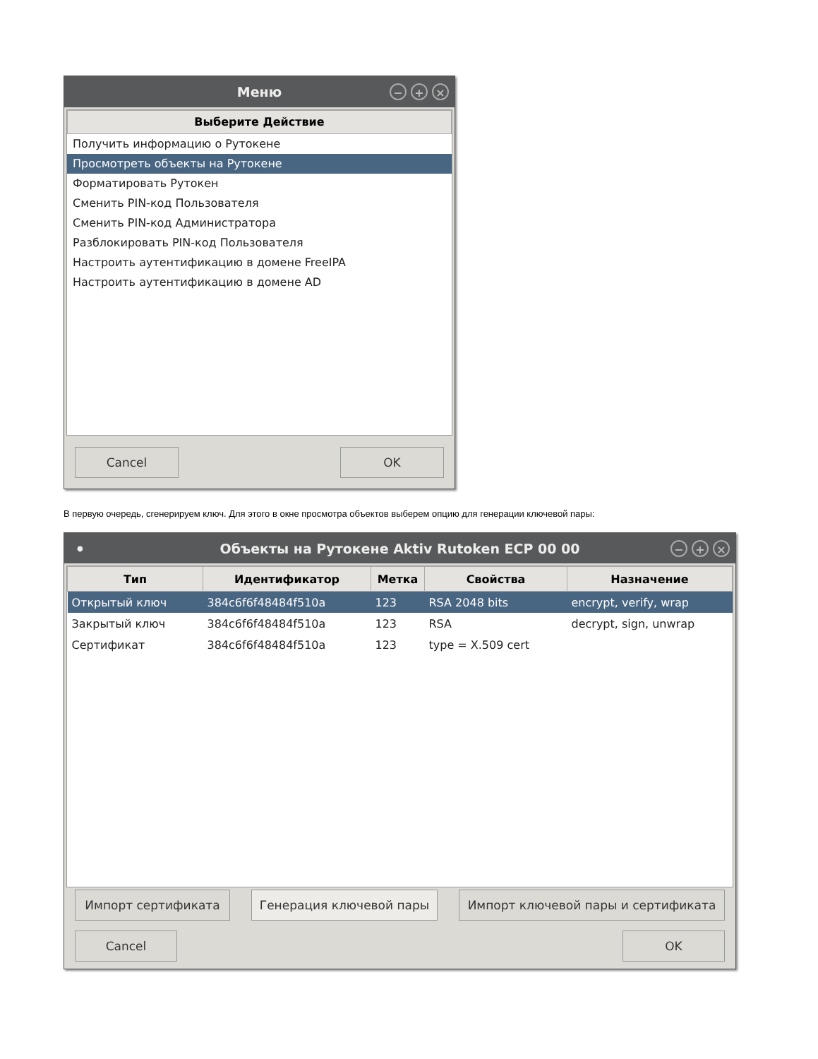Меню
− + ×
Выберите Действие
Получить информацию о Рутокене
Просмотреть объекты на Рутокене
Форматировать Рутокен
Сменить PIN-код Пользователя
Сменить PIN-код Администратора
Разблокировать PIN-код Пользователя
Настроить аутентификацию в домене FreeIPA
Настроить аутентификацию в домене AD
Cancel OK
В первую очередь, сгенерируем ключ. Для этого в окне просмотра объектов выберем опцию для генерации ключевой пары:
● Объекты на Рутокене Aktiv Rutoken ECP 00 00
− + ×
| Тип | Идентификатор | Метка | Свойства | Назначение |
| --- | --- | --- | --- | --- |
| Открытый ключ | 384c6f6f48484f510a | 123 | RSA 2048 bits | encrypt, verify, wrap |
| Закрытый ключ | 384c6f6f48484f510a | 123 | RSA | decrypt, sign, unwrap |
| Сертификат | 384c6f6f48484f510a | 123 | type = X.509 cert | |
Импорт сертификата Генерация ключевой пары Импорт ключевой пары и сертификата
Cancel OK